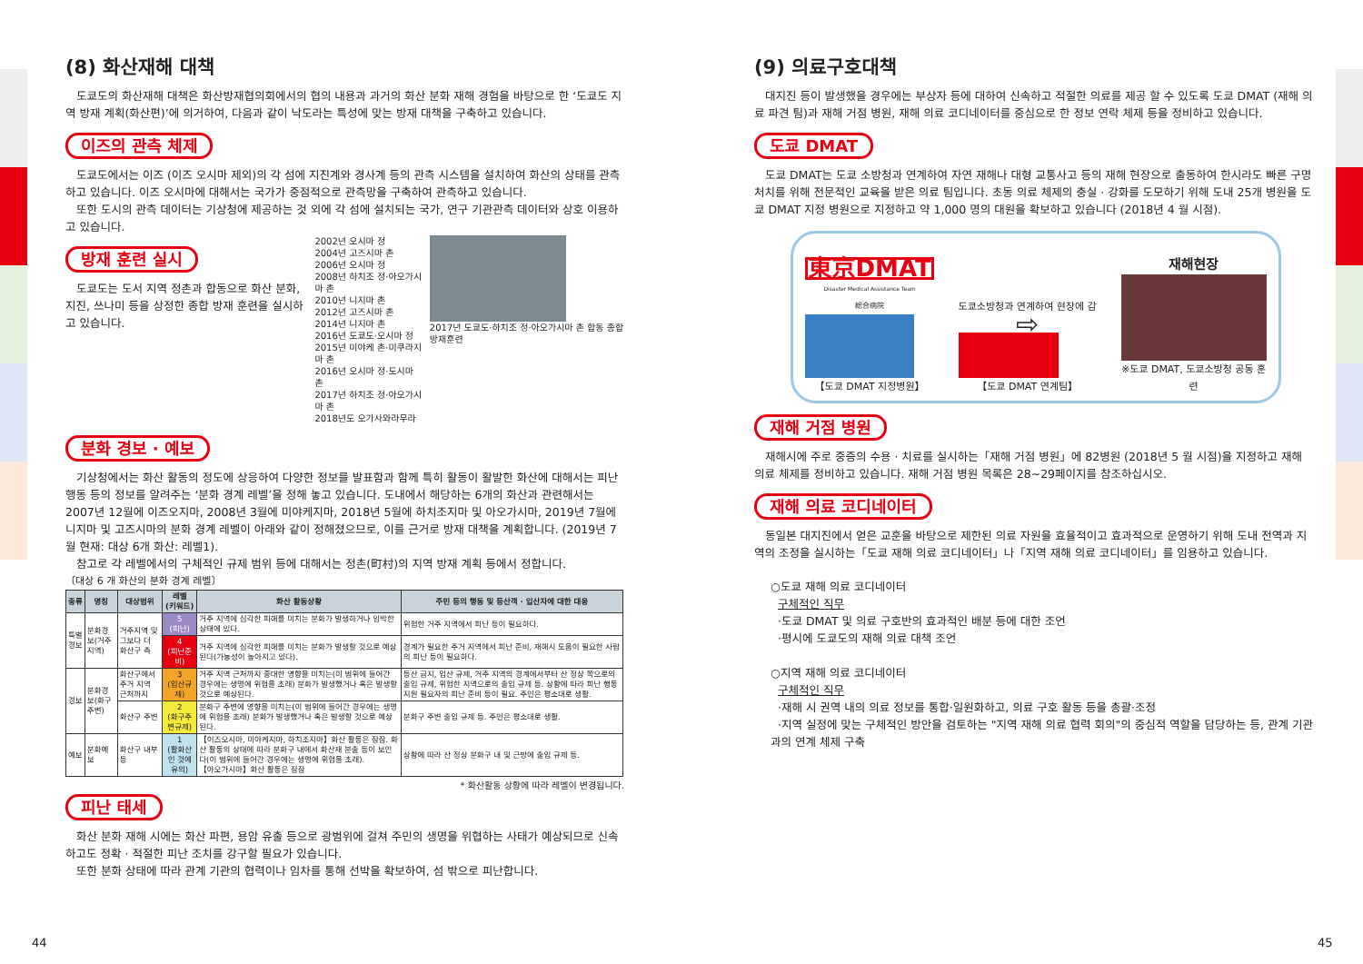(8) 화산재해 대책
도쿄도의 화산재해 대책은 화산방재협의회에서의 협의 내용과 과거의 화산 분화 재해 경험을 바탕으로 한 ‘도쿄도 지역 방재 계획(화산편)’에 의거하여, 다음과 같이 낙도라는 특성에 맞는 방재 대책을 구축하고 있습니다.
이즈의 관측 체제
도쿄도에서는 이즈 (이즈 오시마 제외)의 각 섬에 지진계와 경사계 등의 관측 시스템을 설치하여 화산의 상태를 관측하고 있습니다. 이즈 오시마에 대해서는 국가가 중점적으로 관측망을 구축하여 관측하고 있습니다.
또한 도시의 관측 데이터는 기상청에 제공하는 것 외에 각 섬에 설치되는 국가, 연구 기관관측 데이터와 상호 이용하고 있습니다.
방재 훈련 실시
도쿄도는 도서 지역 정촌과 합동으로 화산 분화, 지진, 쓰나미 등을 상정한 종합 방재 훈련을 실시하고 있습니다.
2002년 오시마 정
2004년 고즈시마 촌
2006년 오시마 정
2008년 하치조 정·아오가시마 촌
2010년 니지마 촌
2012년 고즈시마 촌
2014년 니지마 촌
2016년 도쿄도·오시마 정
2015년 미야케 촌·미쿠라지마 촌
2016년 오시마 정·도시마 촌
2017년 하치조 정·아오가시마 촌
2018년도 오가사와라무라
2017년 도쿄도·하치조 정·아오가시마 촌 합동 종합 방재훈련
분화 경보 · 예보
기상청에서는 화산 활동의 정도에 상응하여 다양한 정보를 발표함과 함께 특히 활동이 활발한 화산에 대해서는 피난 행동 등의 정보를 알려주는 ‘분화 경계 레벨’을 정해 놓고 있습니다. 도내에서 해당하는 6개의 화산과 관련해서는 2007년 12월에 이즈오지마, 2008년 3월에 미야케지마, 2018년 5월에 하치조지마 및 아오가시마, 2019년 7월에 니지마 및 고즈시마의 분화 경계 레벨이 아래와 같이 정해졌으므로, 이를 근거로 방재 대책을 계획합니다. (2019년 7월 현재: 대상 6개 화산: 레벨1).
참고로 각 레벨에서의 구체적인 규제 범위 등에 대해서는 정촌(町村)의 지역 방재 계획 등에서 정합니다.
〔대상 6 개 화산의 분화 경계 레벨〕
| 종류 | 명칭 | 대상범위 | 레벨 (키워드) | 화산 활동상황 | 주민 등의 행동 및 등산객 · 입산자에 대한 대응 |
| --- | --- | --- | --- | --- | --- |
| 특별경보 | 분화경보(거주지역) | 거주지역 및 그보다 더 화산구 측 | 5 (피난) | 거주 지역에 심각한 피해를 미치는 분화가 발생하거나 임박한 상태에 있다. | 위험한 거주 지역에서 피난 등이 필요하다. |
| | | | 4 (피난준비) | 거주 지역에 심각한 피해를 미치는 분화가 발생할 것으로 예상된다(가능성이 높아지고 있다). | 경계가 필요한 주거 지역에서 피난 준비, 재해시 도움이 필요한 사람의 피난 등이 필요하다. |
| 경보 | 분화경보(화구주변) | 화산구에서 주거 지역 근처까지 | 3 (입산규제) | 거주 지역 근처까지 중대한 영향을 미치는(이 범위에 들어간 경우에는 생명에 위험을 초래) 분화가 발생했거나 혹은 발생할 것으로 예상된다. | 등산 금지, 입산 규제, 거주 지역의 경계에서부터 산 정상 쪽으로의 출입 규제, 위험한 지역으로의 출입 규제 등. 상황에 따라 피난 행동 지원 필요자의 피난 준비 등이 필요. 주민은 평소대로 생활. |
| | | 화산구 주변 | 2 (화구주변규제) | 분화구 주변에 영향을 미치는(이 범위에 들어간 경우에는 생명에 위험을 초래) 분화가 발생했거나 혹은 발생할 것으로 예상된다. | 분화구 주변 출입 규제 등. 주민은 평소대로 생활. |
| 예보 | 분화예보 | 화산구 내부 등 | 1 (활화산인 것에 유의) | 【이즈오시마, 미야케지마, 하치조지마】화산 활동은 잠잠. 화산 활동의 상태에 따라 분화구 내에서 화산재 분출 등이 보인다(이 범위에 들어간 경우에는 생명에 위험을 초래). 【아오가시마】화산 활동은 잠잠 | 상황에 따라 산 정상 분화구 내 및 근방에 출입 규제 등. |
* 화산활동 상황에 따라 레벨이 변경됩니다.
피난 태세
화산 분화 재해 시에는 화산 파편, 용암 유출 등으로 광범위에 걸쳐 주민의 생명을 위협하는 사태가 예상되므로 신속하고도 정확 · 적절한 피난 조치를 강구할 필요가 있습니다.
또한 분화 상태에 따라 관계 기관의 협력이나 임차를 통해 선박을 확보하여, 섬 밖으로 피난합니다.
(9) 의료구호대책
대지진 등이 발생했을 경우에는 부상자 등에 대하여 신속하고 적절한 의료를 제공 할 수 있도록 도쿄 DMAT (재해 의료 파견 팀)과 재해 거점 병원, 재해 의료 코디네이터를 중심으로 한 정보 연락 체제 등을 정비하고 있습니다.
도쿄 DMAT
도쿄 DMAT는 도쿄 소방청과 연계하여 자연 재해나 대형 교통사고 등의 재해 현장으로 출동하여 한시라도 빠른 구명 처치를 위해 전문적인 교육을 받은 의료 팀입니다. 초동 의료 체제의 충실 · 강화를 도모하기 위해 도내 25개 병원을 도쿄 DMAT 지정 병원으로 지정하고 약 1,000 명의 대원을 확보하고 있습니다 (2018년 4 월 시점).
東京DMAT
Disaster Medical Assistance Team
総合病院
【도쿄 DMAT 지정병원】
도쿄소방청과 연계하여 현장에 감
⇨
【도쿄 DMAT 연계팀】
재해현장
※도쿄 DMAT, 도쿄소방청 공동 훈련
재해 거점 병원
재해시에 주로 중증의 수용 · 치료를 실시하는「재해 거점 병원」에 82병원 (2018년 5 월 시점)을 지정하고 재해 의료 체제를 정비하고 있습니다. 재해 거점 병원 목록은 28~29페이지를 참조하십시오.
재해 의료 코디네이터
동일본 대지진에서 얻은 교훈을 바탕으로 제한된 의료 자원을 효율적이고 효과적으로 운영하기 위해 도내 전역과 지역의 조정을 실시하는「도쿄 재해 의료 코디네이터」나「지역 재해 의료 코디네이터」를 임용하고 있습니다.
○도쿄 재해 의료 코디네이터
구체적인 직무
·도쿄 DMAT 및 의료 구호반의 효과적인 배분 등에 대한 조언
·평시에 도쿄도의 재해 의료 대책 조언
○지역 재해 의료 코디네이터
구체적인 직무
·재해 시 권역 내의 의료 정보를 통합·일원화하고, 의료 구호 활동 등을 총괄·조정
·지역 실정에 맞는 구체적인 방안을 검토하는 "지역 재해 의료 협력 회의"의 중심적 역할을 담당하는 등, 관계 기관과의 연계 체제 구축
44 45